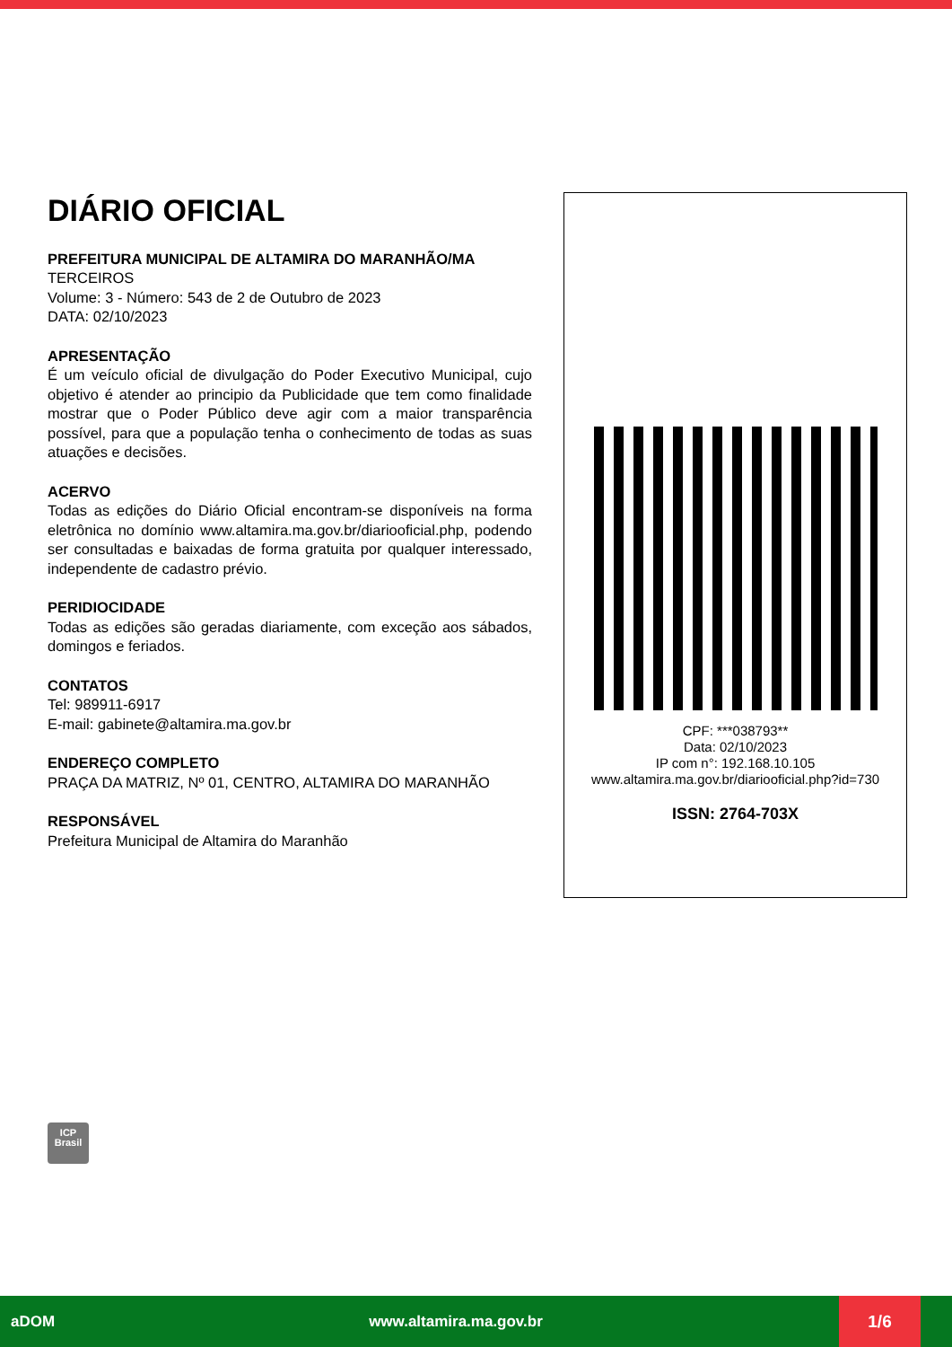DIÁRIO OFICIAL
PREFEITURA MUNICIPAL DE ALTAMIRA DO MARANHÃO/MA
TERCEIROS
Volume: 3 - Número: 543 de 2 de Outubro de 2023
DATA: 02/10/2023
APRESENTAÇÃO
É um veículo oficial de divulgação do Poder Executivo Municipal, cujo objetivo é atender ao principio da Publicidade que tem como finalidade mostrar que o Poder Público deve agir com a maior transparência possível, para que a população tenha o conhecimento de todas as suas atuações e decisões.
ACERVO
Todas as edições do Diário Oficial encontram-se disponíveis na forma eletrônica no domínio www.altamira.ma.gov.br/diariooficial.php, podendo ser consultadas e baixadas de forma gratuita por qualquer interessado, independente de cadastro prévio.
PERIDIOCIDADE
Todas as edições são geradas diariamente, com exceção aos sábados, domingos e feriados.
CONTATOS
Tel: 989911-6917
E-mail: gabinete@altamira.ma.gov.br
ENDEREÇO COMPLETO
PRAÇA DA MATRIZ, Nº 01, CENTRO, ALTAMIRA DO MARANHÃO
RESPONSÁVEL
Prefeitura Municipal de Altamira do Maranhão
CPF: ***038793**
Data: 02/10/2023
IP com n°: 192.168.10.105
www.altamira.ma.gov.br/diariooficial.php?id=730
ISSN: 2764-703X
ICP
Brasil
aDOM www.altamira.ma.gov.br 1/6